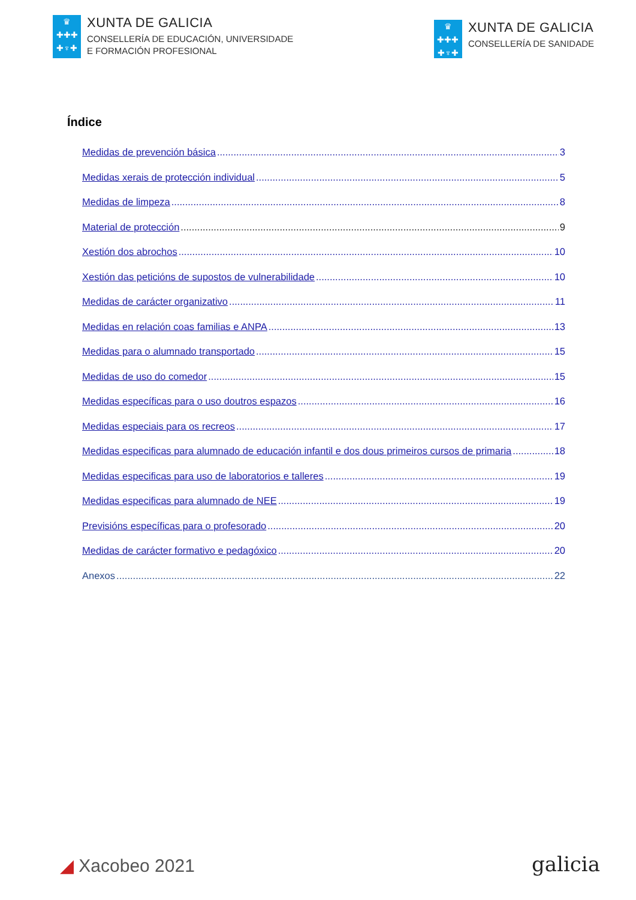♛
✚✚✚
✚♆✚
XUNTA DE GALICIA
CONSELLERÍA DE EDUCACIÓN, UNIVERSIDADE
E FORMACIÓN PROFESIONAL
♛
✚✚✚
✚♆✚
XUNTA DE GALICIA
CONSELLERÍA DE SANIDADE
Índice
Medidas de prevención básica 3
Medidas xerais de protección individual 5
Medidas de limpeza 8
Material de protección 9
Xestión dos abrochos 10
Xestión das peticións de supostos de vulnerabilidade 10
Medidas de carácter organizativo 11
Medidas en relación coas familias e ANPA 13
Medidas para o alumnado transportado 15
Medidas de uso do comedor 15
Medidas específicas para o uso doutros espazos 16
Medidas especiais para os recreos 17
Medidas especificas para alumnado de educación infantil e dos dous primeiros cursos de primaria 18
Medidas especificas para uso de laboratorios e talleres 19
Medidas especificas para alumnado de NEE 19
Previsións específicas para o profesorado 20
Medidas de carácter formativo e pedagóxico 20
Anexos 22
◢ Xacobeo 2021
galicia